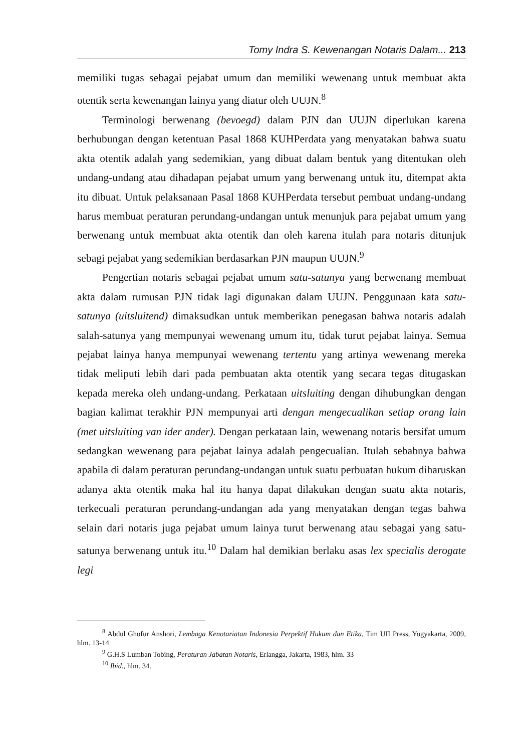Tomy Indra S. Kewenangan Notaris Dalam... 213
memiliki tugas sebagai pejabat umum dan memiliki wewenang untuk membuat akta otentik serta kewenangan lainya yang diatur oleh UUJN.<sup>8</sup>
Terminologi berwenang (bevoegd) dalam PJN dan UUJN diperlukan karena berhubungan dengan ketentuan Pasal 1868 KUHPerdata yang menyatakan bahwa suatu akta otentik adalah yang sedemikian, yang dibuat dalam bentuk yang ditentukan oleh undang-undang atau dihadapan pejabat umum yang berwenang untuk itu, ditempat akta itu dibuat. Untuk pelaksanaan Pasal 1868 KUHPerdata tersebut pembuat undang-undang harus membuat peraturan perundang-undangan untuk menunjuk para pejabat umum yang berwenang untuk membuat akta otentik dan oleh karena itulah para notaris ditunjuk sebagi pejabat yang sedemikian berdasarkan PJN maupun UUJN.<sup>9</sup>
Pengertian notaris sebagai pejabat umum satu-satunya yang berwenang membuat akta dalam rumusan PJN tidak lagi digunakan dalam UUJN. Penggunaan kata satu-satunya (uitsluitend) dimaksudkan untuk memberikan penegasan bahwa notaris adalah salah-satunya yang mempunyai wewenang umum itu, tidak turut pejabat lainya. Semua pejabat lainya hanya mempunyai wewenang tertentu yang artinya wewenang mereka tidak meliputi lebih dari pada pembuatan akta otentik yang secara tegas ditugaskan kepada mereka oleh undang-undang. Perkataan uitsluiting dengan dihubungkan dengan bagian kalimat terakhir PJN mempunyai arti dengan mengecualikan setiap orang lain (met uitsluiting van ider ander). Dengan perkataan lain, wewenang notaris bersifat umum sedangkan wewenang para pejabat lainya adalah pengecualian. Itulah sebabnya bahwa apabila di dalam peraturan perundang-undangan untuk suatu perbuatan hukum diharuskan adanya akta otentik maka hal itu hanya dapat dilakukan dengan suatu akta notaris, terkecuali peraturan perundang-undangan ada yang menyatakan dengan tegas bahwa selain dari notaris juga pejabat umum lainya turut berwenang atau sebagai yang satu-satunya berwenang untuk itu.<sup>10</sup> Dalam hal demikian berlaku asas lex specialis derogate legi
<sup>8</sup> Abdul Ghofur Anshori, Lembaga Kenotariatan Indonesia Perpektif Hukum dan Etika, Tim UII Press, Yogyakarta, 2009, hlm. 13-14
<sup>9</sup> G.H.S Lumban Tobing, Peraturan Jabatan Notaris, Erlangga, Jakarta, 1983, hlm. 33
<sup>10</sup> Ibid., hlm. 34.